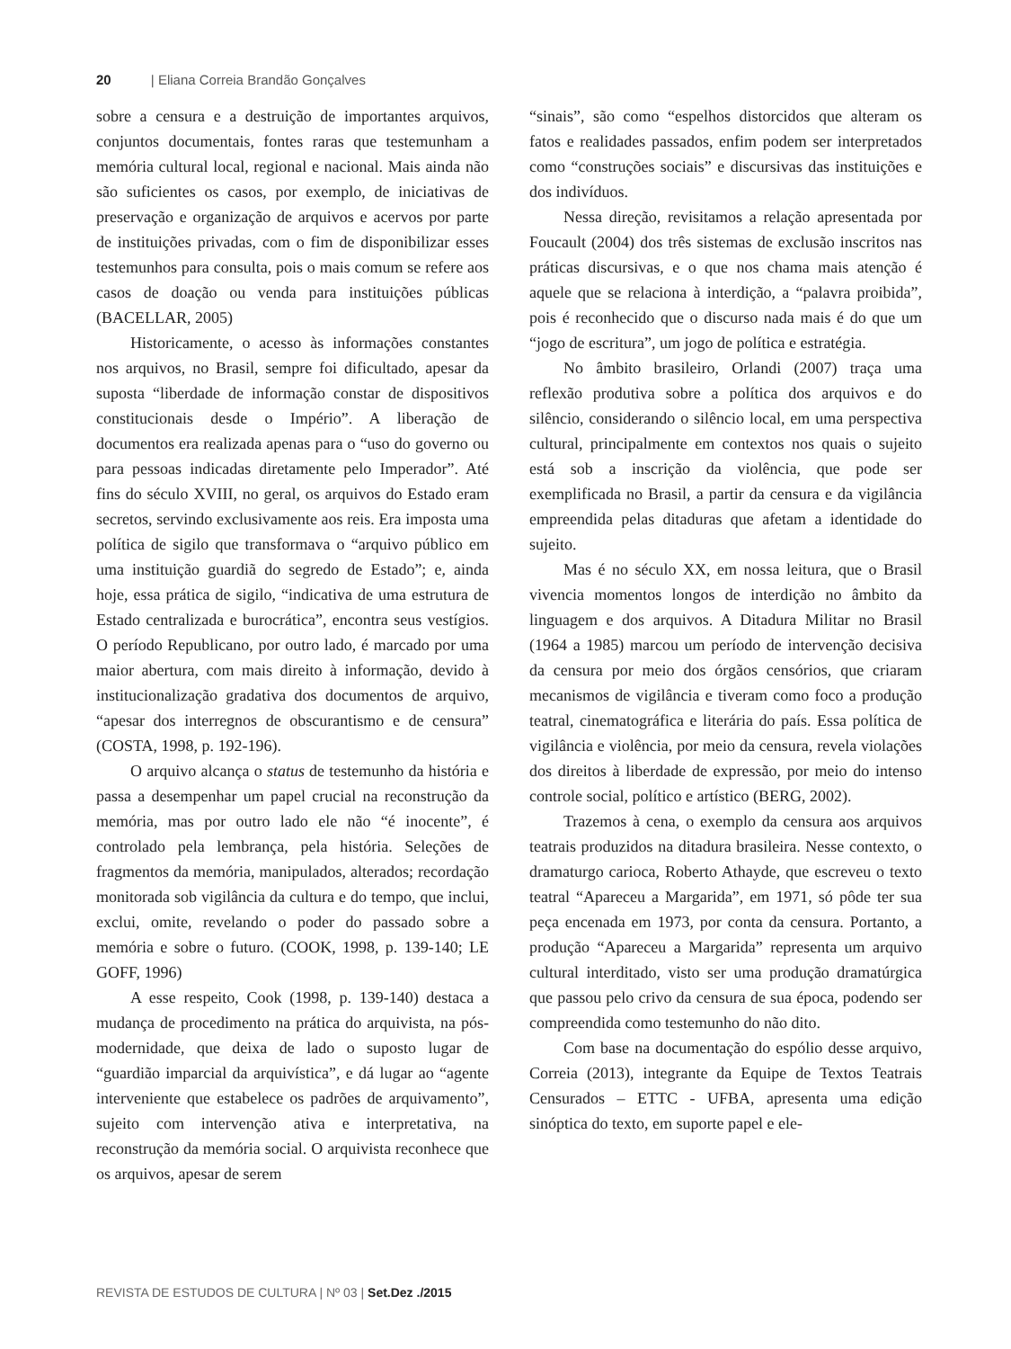20 | Eliana Correia Brandão Gonçalves
sobre a censura e a destruição de importantes arquivos, conjuntos documentais, fontes raras que testemunham a memória cultural local, regional e nacional. Mais ainda não são suficientes os casos, por exemplo, de iniciativas de preservação e organização de arquivos e acervos por parte de instituições privadas, com o fim de disponibilizar esses testemunhos para consulta, pois o mais comum se refere aos casos de doação ou venda para instituições públicas (BACELLAR, 2005)
Historicamente, o acesso às informações constantes nos arquivos, no Brasil, sempre foi dificultado, apesar da suposta “liberdade de informação constar de dispositivos constitucionais desde o Império”. A liberação de documentos era realizada apenas para o “uso do governo ou para pessoas indicadas diretamente pelo Imperador”. Até fins do século XVIII, no geral, os arquivos do Estado eram secretos, servindo exclusivamente aos reis. Era imposta uma política de sigilo que transformava o “arquivo público em uma instituição guardiã do segredo de Estado”; e, ainda hoje, essa prática de sigilo, “indicativa de uma estrutura de Estado centralizada e burocrática”, encontra seus vestígios. O período Republicano, por outro lado, é marcado por uma maior abertura, com mais direito à informação, devido à institucionalização gradativa dos documentos de arquivo, “apesar dos interregnos de obscurantismo e de censura” (COSTA, 1998, p. 192-196).
O arquivo alcança o status de testemunho da história e passa a desempenhar um papel crucial na reconstrução da memória, mas por outro lado ele não “é inocente”, é controlado pela lembrança, pela história. Seleções de fragmentos da memória, manipulados, alterados; recordação monitorada sob vigilância da cultura e do tempo, que inclui, exclui, omite, revelando o poder do passado sobre a memória e sobre o futuro. (COOK, 1998, p. 139-140; LE GOFF, 1996)
A esse respeito, Cook (1998, p. 139-140) destaca a mudança de procedimento na prática do arquivista, na pós-modernidade, que deixa de lado o suposto lugar de “guardião imparcial da arquivística”, e dá lugar ao “agente interveniente que estabelece os padrões de arquivamento”, sujeito com intervenção ativa e interpretativa, na reconstrução da memória social. O arquivista reconhece que os arquivos, apesar de serem
“sinais”, são como “espelhos distorcidos que alteram os fatos e realidades passados, enfim podem ser interpretados como “construções sociais” e discursivas das instituições e dos indivíduos.
Nessa direção, revisitamos a relação apresentada por Foucault (2004) dos três sistemas de exclusão inscritos nas práticas discursivas, e o que nos chama mais atenção é aquele que se relaciona à interdição, a “palavra proibida”, pois é reconhecido que o discurso nada mais é do que um “jogo de escritura”, um jogo de política e estratégia.
No âmbito brasileiro, Orlandi (2007) traça uma reflexão produtiva sobre a política dos arquivos e do silêncio, considerando o silêncio local, em uma perspectiva cultural, principalmente em contextos nos quais o sujeito está sob a inscrição da violência, que pode ser exemplificada no Brasil, a partir da censura e da vigilância empreendida pelas ditaduras que afetam a identidade do sujeito.
Mas é no século XX, em nossa leitura, que o Brasil vivencia momentos longos de interdição no âmbito da linguagem e dos arquivos. A Ditadura Militar no Brasil (1964 a 1985) marcou um período de intervenção decisiva da censura por meio dos órgãos censórios, que criaram mecanismos de vigilância e tiveram como foco a produção teatral, cinematográfica e literária do país. Essa política de vigilância e violência, por meio da censura, revela violações dos direitos à liberdade de expressão, por meio do intenso controle social, político e artístico (BERG, 2002).
Trazemos à cena, o exemplo da censura aos arquivos teatrais produzidos na ditadura brasileira. Nesse contexto, o dramaturgo carioca, Roberto Athayde, que escreveu o texto teatral “Apareceu a Margarida”, em 1971, só pôde ter sua peça encenada em 1973, por conta da censura. Portanto, a produção “Apareceu a Margarida” representa um arquivo cultural interditado, visto ser uma produção dramatúrgica que passou pelo crivo da censura de sua época, podendo ser compreendida como testemunho do não dito.
Com base na documentação do espólio desse arquivo, Correia (2013), integrante da Equipe de Textos Teatrais Censurados – ETTC - UFBA, apresenta uma edição sinóptica do texto, em suporte papel e ele-
REVISTA DE ESTUDOS DE CULTURA | Nº 03 | Set.Dez ./2015